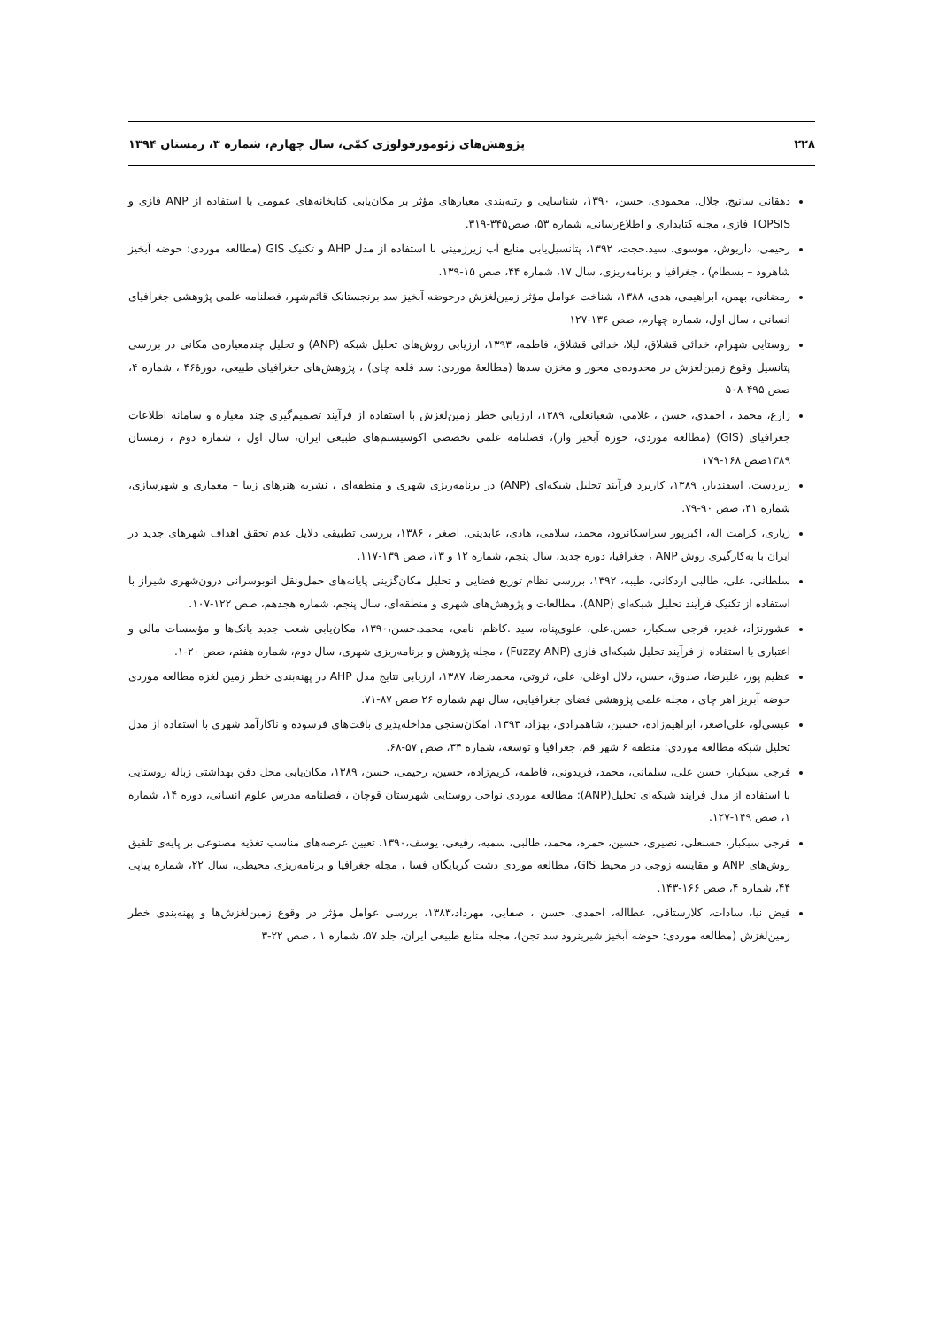۲۲۸ پژوهش‌های ژئومورفولوژی کمّی، سال چهارم، شماره ۳، زمستان ۱۳۹۴
دهقانی سانیج، جلال، محمودی، حسن، ۱۳۹۰، شناسایی و رتبه‌بندی معیارهای مؤثر بر مکان‌یابی کتابخانه‌های عمومی با استفاده از ANP فازی و TOPSIS فازی، مجله کتابداری و اطلاع‌رسانی، شماره ۵۳، صص۳۴۵-۳۱۹.
رحیمی، داریوش، موسوی، سید.حجت، ۱۳۹۲، پتانسیل‌یابی منابع آب زیرزمینی با استفاده از مدل AHP و تکنیک GIS (مطالعه موردی: حوضه آبخیز شاهرود – بسطام) ، جغرافیا و برنامه‌ریزی، سال ۱۷، شماره ۴۴، صص ۱۵-۱۳۹.
رمضانی، بهمن، ابراهیمی، هدی، ۱۳۸۸، شناخت عوامل مؤثر زمین‌لغزش درحوضه آبخیز سد برنجستانک قائم‌شهر، فصلنامه علمی پژوهشی جغرافیای انسانی ، سال اول، شماره چهارم، صص ۱۳۶-۱۲۷
روستایی شهرام، خدائی قشلاق، لیلا، خدائی قشلاق، فاطمه، ۱۳۹۳، ارزیابی روش‌های تحلیل شبکه (ANP) و تحلیل چندمعیاره‌ی مکانی در بررسی پتانسیل وقوع زمین‌لغزش در محدوده‌ی محور و مخزن سدها (مطالعهٔ موردی: سد قلعه چای) ، پژوهش‌های جغرافیای طبیعی، دورهٔ۴۶ ، شماره ۴، صص ۴۹۵-۵۰۸
زارع، محمد ، احمدی، حسن ، غلامی، شعبانعلی، ۱۳۸۹، ارزیابی خطر زمین‌لغزش با استفاده از فرآیند تصمیم‌گیری چند معیاره و سامانه اطلاعات جغرافیای (GIS) (مطالعه موردی، حوزه آبخیز واز)، فصلنامه علمی تخصصی اکوسیستم‌های طبیعی ایران، سال اول ، شماره دوم ، زمستان ۱۳۸۹صص ۱۶۸-۱۷۹
زبردست، اسفندیار، ۱۳۸۹، کاربرد فرآیند تحلیل شبکه‌ای (ANP) در برنامه‌ریزی شهری و منطقه‌ای ، نشریه هنرهای زیبا – معماری و شهرسازی، شماره ۴۱، صص ۹۰-۷۹.
زیاری، کرامت اله، اکبرپور سراسکانرود، محمد، سلامی، هادی، عابدینی، اصغر ، ۱۳۸۶، بررسی تطبیقی دلایل عدم تحقق اهداف شهرهای جدید در ایران با به‌کارگیری روش ANP ، جغرافیا، دوره جدید، سال پنجم، شماره ۱۲ و ۱۳، صص ۱۳۹-۱۱۷.
سلطانی، علی، طالبی اردکانی، طیبه، ۱۳۹۲، بررسی نظام توزیع فضایی و تحلیل مکان‌گزینی پایانه‌های حمل‌ونقل اتوبوسرانی درون‌شهری شیراز با استفاده از تکنیک فرآیند تحلیل شبکه‌ای (ANP)، مطالعات و پژوهش‌های شهری و منطقه‌ای، سال پنجم، شماره هجدهم، صص ۱۲۲-۱۰۷.
عشورنژاد، غدیر، فرجی سبکبار، حسن.علی، علوی‌پناه، سید .کاظم، نامی، محمد.حسن،۱۳۹۰، مکان‌یابی شعب جدید بانک‌ها و مؤسسات مالی و اعتباری با استفاده از فرآیند تحلیل شبکه‌ای فازی (Fuzzy ANP) ، مجله پژوهش و برنامه‌ریزی شهری، سال دوم، شماره هفتم، صص ۲۰-۱.
عظیم پور، علیرضا، صدوق، حسن، دلال اوغلی، علی، ثروتی، محمدرضا، ۱۳۸۷، ارزیابی نتایج مدل AHP در پهنه‌بندی خطر زمین لغزه مطالعه موردی حوضه آبریز اهر چای ، مجله علمی پژوهشی فضای جغرافیایی، سال نهم شماره ۲۶ صص ۸۷-۷۱.
عیسی‌لو، علی‌اصغر، ابراهیم‌زاده، حسین، شاهمرادی، بهزاد، ۱۳۹۳، امکان‌سنجی مداخله‌پذیری بافت‌های فرسوده و ناکارآمد شهری با استفاده از مدل تحلیل شبکه مطالعه موردی: منطقه ۶ شهر قم، جغرافیا و توسعه، شماره ۳۴، صص ۵۷-۶۸.
فرجی سبکبار، حسن علی، سلمانی، محمد، فریدونی، فاطمه، کریم‌زاده، حسین، رحیمی، حسن، ۱۳۸۹، مکان‌یابی محل دفن بهداشتی زباله روستایی با استفاده از مدل فرایند شبکه‌ای تحلیل(ANP): مطالعه موردی نواحی روستایی شهرستان قوچان ، فصلنامه مدرس علوم انسانی، دوره ۱۴، شماره ۱، صص ۱۴۹-۱۲۷.
فرجی سبکبار، حسنعلی، نصیری، حسین، حمزه، محمد، طالبی، سمیه، رفیعی، یوسف،۱۳۹۰، تعیین عرصه‌های مناسب تغذیه مصنوعی بر پایه‌ی تلفیق روش‌های ANP و مقایسه زوجی در محیط GIS، مطالعه موردی دشت گربایگان فسا ، مجله جغرافیا و برنامه‌ریزی محیطی، سال ۲۲، شماره پیاپی ۴۴، شماره ۴، صص ۱۶۶-۱۴۳.
فیض نیا، سادات، کلارستاقی، عطااله، احمدی، حسن ، صفایی، مهرداد،۱۳۸۳، بررسی عوامل مؤثر در وقوع زمین‌لغزش‌ها و پهنه‌بندی خطر زمین‌لغزش (مطالعه موردی: حوضه آبخیز شیرینرود سد تجن)، مجله منابع طبیعی ایران، جلد ۵۷، شماره ۱ ، صص ۲۲-۳